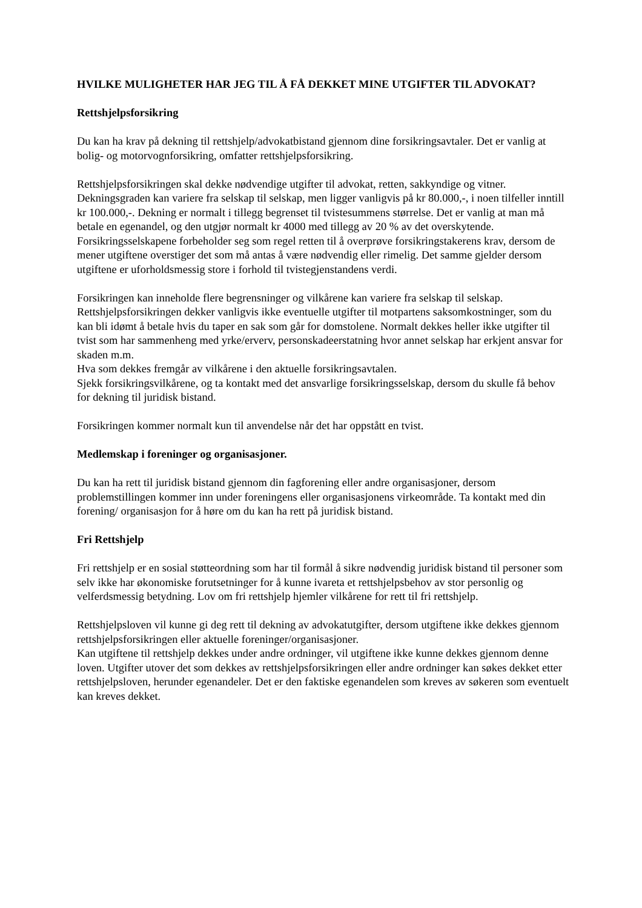HVILKE MULIGHETER HAR JEG TIL Å FÅ DEKKET MINE UTGIFTER TIL ADVOKAT?
Rettshjelpsforsikring
Du kan ha krav på dekning til rettshjelp/advokatbistand gjennom dine forsikringsavtaler. Det er vanlig at bolig- og motorvognforsikring, omfatter rettshjelpsforsikring.
Rettshjelpsforsikringen skal dekke nødvendige utgifter til advokat, retten, sakkyndige og vitner. Dekningsgraden kan variere fra selskap til selskap, men ligger vanligvis på kr 80.000,-, i noen tilfeller inntill kr 100.000,-. Dekning er normalt i tillegg begrenset til tvistesummens størrelse. Det er vanlig at man må betale en egenandel, og den utgjør normalt kr 4000 med tillegg av 20 % av det overskytende.
Forsikringsselskapene forbeholder seg som regel retten til å overprøve forsikringstakerens krav, dersom de mener utgiftene overstiger det som må antas å være nødvendig eller rimelig. Det samme gjelder dersom utgiftene er uforholdsmessig store i forhold til tvistegjenstandens verdi.
Forsikringen kan inneholde flere begrensninger og vilkårene kan variere fra selskap til selskap. Rettshjelpsforsikringen dekker vanligvis ikke eventuelle utgifter til motpartens saksomkostninger, som du kan bli idømt å betale hvis du taper en sak som går for domstolene. Normalt dekkes heller ikke utgifter til tvist som har sammenheng med yrke/erverv, personskadeerstatning hvor annet selskap har erkjent ansvar for skaden m.m.
Hva som dekkes fremgår av vilkårene i den aktuelle forsikringsavtalen.
Sjekk forsikringsvilkårene, og ta kontakt med det ansvarlige forsikringsselskap, dersom du skulle få behov for dekning til juridisk bistand.
Forsikringen kommer normalt kun til anvendelse når det har oppstått en tvist.
Medlemskap i foreninger og organisasjoner.
Du kan ha rett til juridisk bistand gjennom din fagforening eller andre organisasjoner, dersom problemstillingen kommer inn under foreningens eller organisasjonens virkeområde. Ta kontakt med din forening/ organisasjon for å høre om du kan ha rett på juridisk bistand.
Fri Rettshjelp
Fri rettshjelp er en sosial støtteordning som har til formål å sikre nødvendig juridisk bistand til personer som selv ikke har økonomiske forutsetninger for å kunne ivareta et rettshjelpsbehov av stor personlig og velferdsmessig betydning. Lov om fri rettshjelp hjemler vilkårene for rett til fri rettshjelp.
Rettshjelpsloven vil kunne gi deg rett til dekning av advokatutgifter, dersom utgiftene ikke dekkes gjennom rettshjelpsforsikringen eller aktuelle foreninger/organisasjoner.
Kan utgiftene til rettshjelp dekkes under andre ordninger, vil utgiftene ikke kunne dekkes gjennom denne loven. Utgifter utover det som dekkes av rettshjelpsforsikringen eller andre ordninger kan søkes dekket etter rettshjelpsloven, herunder egenandeler. Det er den faktiske egenandelen som kreves av søkeren som eventuelt kan kreves dekket.